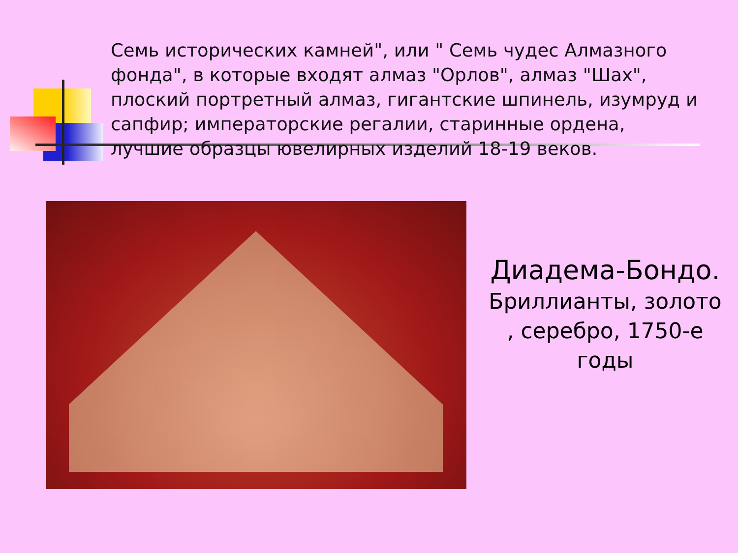Семь исторических камней", или " Семь чудес Алмазного фонда", в которые входят алмаз "Орлов", алмаз "Шах", плоский портретный алмаз, гигантские шпинель, изумруд и сапфир; императорские регалии, старинные ордена, лучшие образцы ювелирных изделий 18-19 веков.
Диадема-Бондо.
Бриллианты, золото , серебро, 1750-е годы